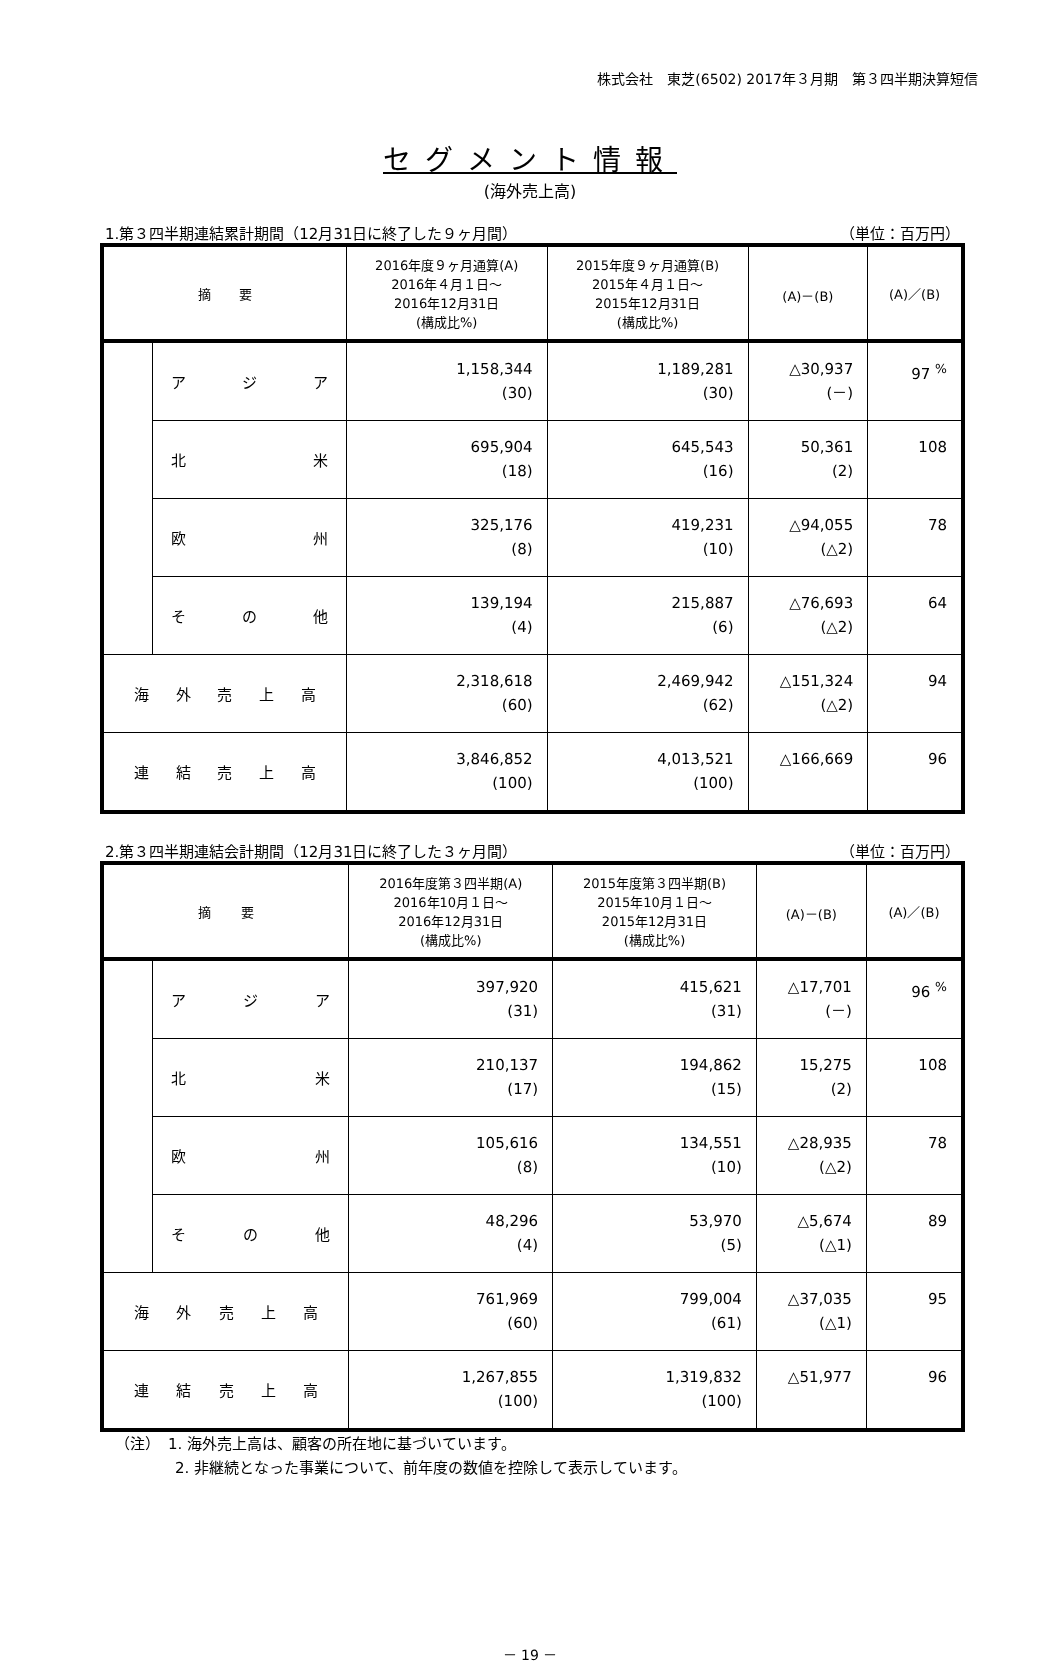株式会社　東芝(6502) 2017年３月期　第３四半期決算短信
セグメント情報
(海外売上高)
1.第３四半期連結累計期間（12月31日に終了した９ヶ月間） （単位：百万円）
| 摘 要 | | 2016年度９ヶ月通算(A) 2016年４月１日～ 2016年12月31日 (構成比%) | 2015年度９ヶ月通算(B) 2015年４月１日～ 2015年12月31日 (構成比%) | (A)－(B) | (A)／(B) |
| --- | --- | --- | --- | --- | --- |
| | ア ジ ア | 1,158,344 (30) | 1,189,281 (30) | △30,937 (－) | 97 <sup>%</sup> |
| | 北 米 | 695,904 (18) | 645,543 (16) | 50,361 (2) | 108 |
| | 欧 州 | 325,176 (8) | 419,231 (10) | △94,055 (△2) | 78 |
| | そ の 他 | 139,194 (4) | 215,887 (6) | △76,693 (△2) | 64 |
| 海 外 売 上 高 | | 2,318,618 (60) | 2,469,942 (62) | △151,324 (△2) | 94 |
| 連 結 売 上 高 | | 3,846,852 (100) | 4,013,521 (100) | △166,669 | 96 |
2.第３四半期連結会計期間（12月31日に終了した３ヶ月間） （単位：百万円）
| 摘 要 | | 2016年度第３四半期(A) 2016年10月１日～ 2016年12月31日 (構成比%) | 2015年度第３四半期(B) 2015年10月１日～ 2015年12月31日 (構成比%) | (A)－(B) | (A)／(B) |
| --- | --- | --- | --- | --- | --- |
| | ア ジ ア | 397,920 (31) | 415,621 (31) | △17,701 (－) | 96 <sup>%</sup> |
| | 北 米 | 210,137 (17) | 194,862 (15) | 15,275 (2) | 108 |
| | 欧 州 | 105,616 (8) | 134,551 (10) | △28,935 (△2) | 78 |
| | そ の 他 | 48,296 (4) | 53,970 (5) | △5,674 (△1) | 89 |
| 海 外 売 上 高 | | 761,969 (60) | 799,004 (61) | △37,035 (△1) | 95 |
| 連 結 売 上 高 | | 1,267,855 (100) | 1,319,832 (100) | △51,977 | 96 |
（注）　1. 海外売上高は、顧客の所在地に基づいています。
　　　　2. 非継続となった事業について、前年度の数値を控除して表示しています。
－ 19 －